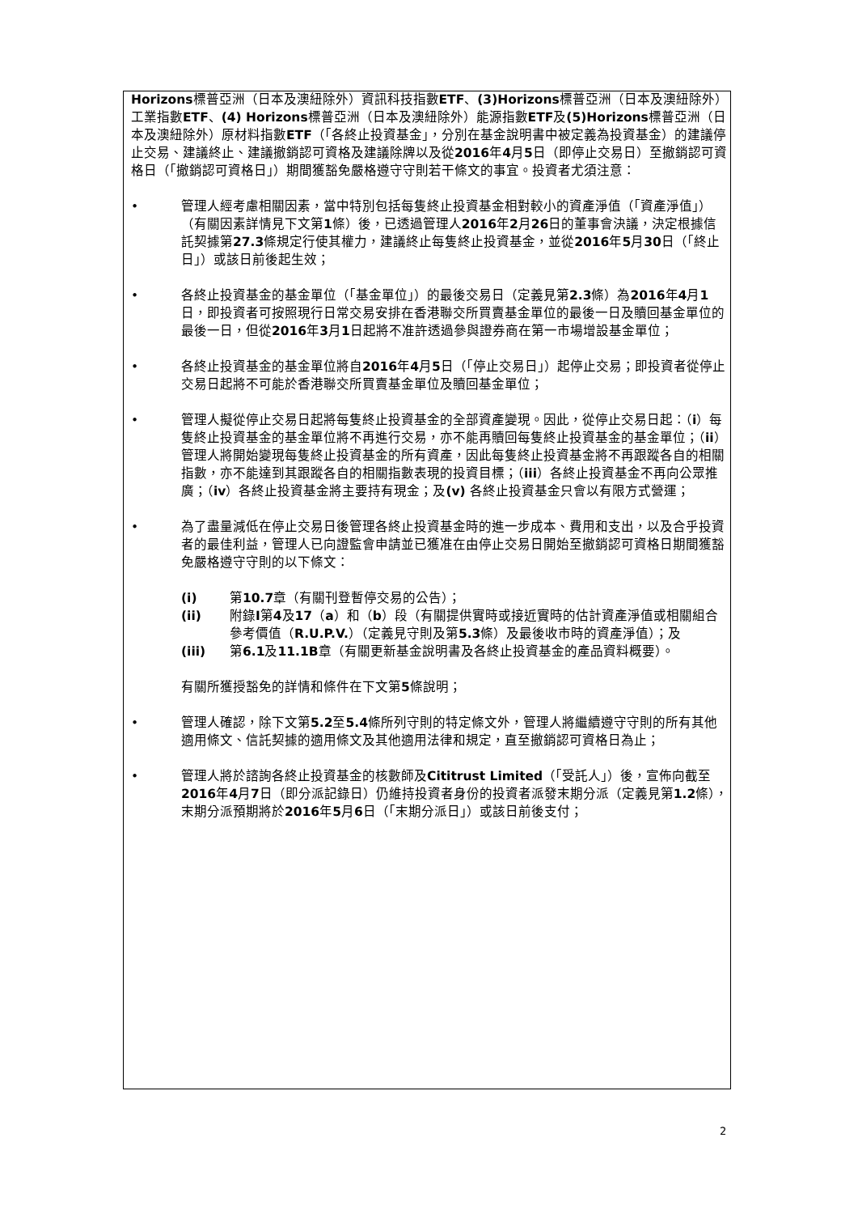Horizons標普亞洲（日本及澳紐除外）資訊科技指數ETF、(3)Horizons標普亞洲（日本及澳紐除外）工業指數ETF、(4) Horizons標普亞洲（日本及澳紐除外）能源指數ETF及(5)Horizons標普亞洲（日本及澳紐除外）原材料指數ETF（「各終止投資基金」，分別在基金說明書中被定義為投資基金）的建議停止交易、建議終止、建議撤銷認可資格及建議除牌以及從2016年4月5日（即停止交易日）至撤銷認可資格日（「撤銷認可資格日」）期間獲豁免嚴格遵守守則若干條文的事宜。投資者尤須注意：
• 管理人經考慮相關因素，當中特別包括每隻終止投資基金相對較小的資產淨值（「資產淨值」）（有關因素詳情見下文第1條）後，已透過管理人2016年2月26日的董事會決議，決定根據信託契據第27.3條規定行使其權力，建議終止每隻終止投資基金，並從2016年5月30日（「終止日」）或該日前後起生效；
• 各終止投資基金的基金單位（「基金單位」）的最後交易日（定義見第2.3條）為2016年4月1日，即投資者可按照現行日常交易安排在香港聯交所買賣基金單位的最後一日及贖回基金單位的最後一日，但從2016年3月1日起將不准許透過參與證券商在第一市場增設基金單位；
• 各終止投資基金的基金單位將自2016年4月5日（「停止交易日」）起停止交易；即投資者從停止交易日起將不可能於香港聯交所買賣基金單位及贖回基金單位；
• 管理人擬從停止交易日起將每隻終止投資基金的全部資產變現。因此，從停止交易日起：（i）每隻終止投資基金的基金單位將不再進行交易，亦不能再贖回每隻終止投資基金的基金單位；（ii）管理人將開始變現每隻終止投資基金的所有資產，因此每隻終止投資基金將不再跟蹤各自的相關指數，亦不能達到其跟蹤各自的相關指數表現的投資目標；（iii）各終止投資基金不再向公眾推廣；（iv）各終止投資基金將主要持有現金；及(v) 各終止投資基金只會以有限方式營運；
• 為了盡量減低在停止交易日後管理各終止投資基金時的進一步成本、費用和支出，以及合乎投資者的最佳利益，管理人已向證監會申請並已獲准在由停止交易日開始至撤銷認可資格日期間獲豁免嚴格遵守守則的以下條文：
(i) 第10.7章（有關刊登暫停交易的公告）；
(ii) 附錄I第4及17（a）和（b）段（有關提供實時或接近實時的估計資產淨值或相關組合參考價值（R.U.P.V.）（定義見守則及第5.3條）及最後收市時的資產淨值）；及
(iii) 第6.1及11.1B章（有關更新基金說明書及各終止投資基金的產品資料概要）。
有關所獲授豁免的詳情和條件在下文第5條說明；
• 管理人確認，除下文第5.2至5.4條所列守則的特定條文外，管理人將繼續遵守守則的所有其他適用條文、信託契據的適用條文及其他適用法律和規定，直至撤銷認可資格日為止；
• 管理人將於諮詢各終止投資基金的核數師及Cititrust Limited（「受託人」）後，宣佈向截至2016年4月7日（即分派記錄日）仍維持投資者身份的投資者派發末期分派（定義見第1.2條），末期分派預期將於2016年5月6日（「末期分派日」）或該日前後支付；
2